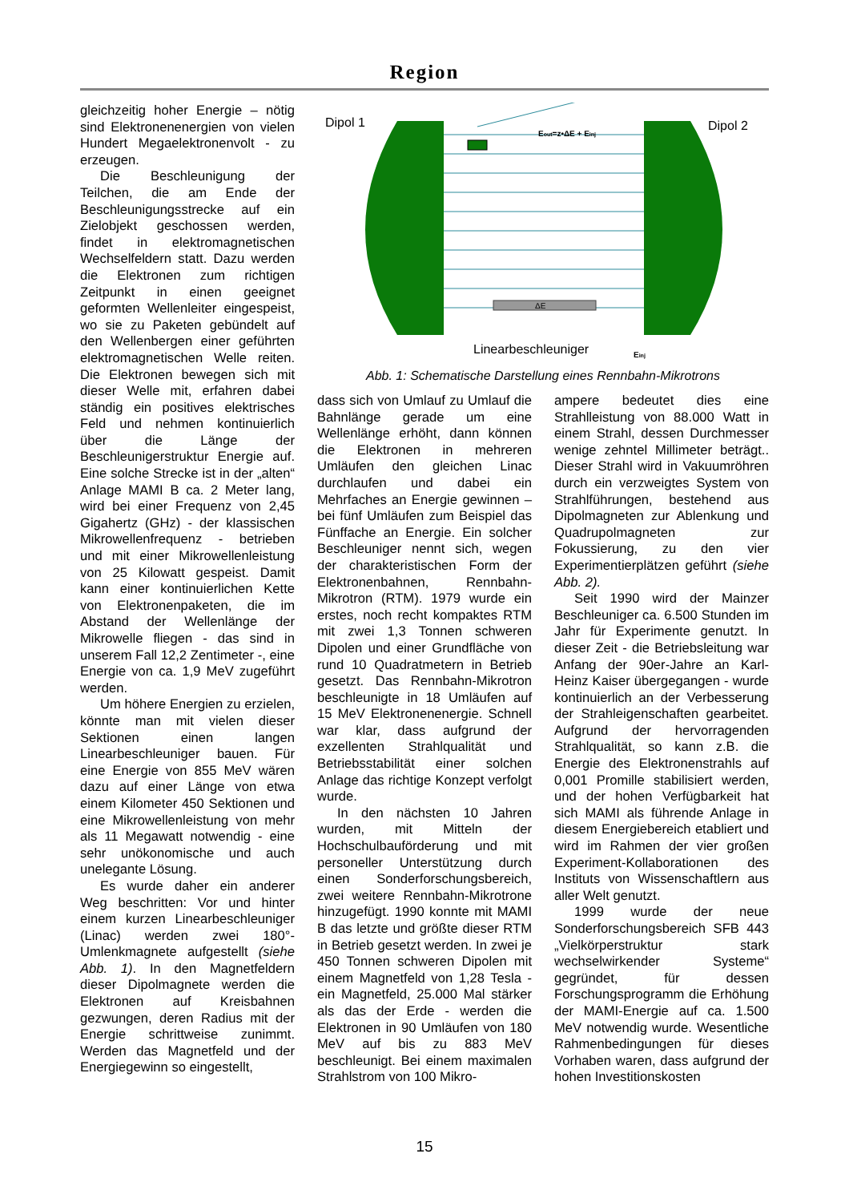Region
gleichzeitig hoher Energie – nötig sind Elektronenenergien von vielen Hundert Megaelektronenvolt - zu erzeugen.
Die Beschleunigung der Teilchen, die am Ende der Beschleunigungsstrecke auf ein Zielobjekt geschossen werden, findet in elektromagnetischen Wechselfeldern statt. Dazu werden die Elektronen zum richtigen Zeitpunkt in einen geeignet geformten Wellenleiter eingespeist, wo sie zu Paketen gebündelt auf den Wellenbergen einer geführten elektromagnetischen Welle reiten. Die Elektronen bewegen sich mit dieser Welle mit, erfahren dabei ständig ein positives elektrisches Feld und nehmen kontinuierlich über die Länge der Beschleunigerstruktur Energie auf. Eine solche Strecke ist in der „alten“ Anlage MAMI B ca. 2 Meter lang, wird bei einer Frequenz von 2,45 Gigahertz (GHz) - der klassischen Mikrowellenfrequenz - betrieben und mit einer Mikrowellenleistung von 25 Kilowatt gespeist. Damit kann einer kontinuierlichen Kette von Elektronenpaketen, die im Abstand der Wellenlänge der Mikrowelle fliegen - das sind in unserem Fall 12,2 Zentimeter -, eine Energie von ca. 1,9 MeV zugeführt werden.
Um höhere Energien zu erzielen, könnte man mit vielen dieser Sektionen einen langen Linearbeschleuniger bauen. Für eine Energie von 855 MeV wären dazu auf einer Länge von etwa einem Kilometer 450 Sektionen und eine Mikrowellenleistung von mehr als 11 Megawatt notwendig - eine sehr unökonomische und auch unelegante Lösung.
Es wurde daher ein anderer Weg beschritten: Vor und hinter einem kurzen Linearbeschleuniger (Linac) werden zwei 180°-Umlenkmagnete aufgestellt (siehe Abb. 1). In den Magnetfeldern dieser Dipolmagnete werden die Elektronen auf Kreisbahnen gezwungen, deren Radius mit der Energie schrittweise zunimmt. Werden das Magnetfeld und der Energiegewinn so eingestellt,
Dipol 1
Dipol 2
ΔE
Eout=z•ΔE + Einj
Linearbeschleuniger
Einj
Abb. 1: Schematische Darstellung eines Rennbahn-Mikrotrons
dass sich von Umlauf zu Umlauf die Bahnlänge gerade um eine Wellenlänge erhöht, dann können die Elektronen in mehreren Umläufen den gleichen Linac durchlaufen und dabei ein Mehrfaches an Energie gewinnen – bei fünf Umläufen zum Beispiel das Fünffache an Energie. Ein solcher Beschleuniger nennt sich, wegen der charakteristischen Form der Elektronenbahnen, Rennbahn-Mikrotron (RTM). 1979 wurde ein erstes, noch recht kompaktes RTM mit zwei 1,3 Tonnen schweren Dipolen und einer Grundfläche von rund 10 Quadratmetern in Betrieb gesetzt. Das Rennbahn-Mikrotron beschleunigte in 18 Umläufen auf 15 MeV Elektronenenergie. Schnell war klar, dass aufgrund der exzellenten Strahlqualität und Betriebsstabilität einer solchen Anlage das richtige Konzept verfolgt wurde.
In den nächsten 10 Jahren wurden, mit Mitteln der Hochschulbauförderung und mit personeller Unterstützung durch einen Sonderforschungsbereich, zwei weitere Rennbahn-Mikrotrone hinzugefügt. 1990 konnte mit MAMI B das letzte und größte dieser RTM in Betrieb gesetzt werden. In zwei je 450 Tonnen schweren Dipolen mit einem Magnetfeld von 1,28 Tesla - ein Magnetfeld, 25.000 Mal stärker als das der Erde - werden die Elektronen in 90 Umläufen von 180 MeV auf bis zu 883 MeV beschleunigt. Bei einem maximalen Strahlstrom von 100 Mikro-
ampere bedeutet dies eine Strahlleistung von 88.000 Watt in einem Strahl, dessen Durchmesser wenige zehntel Millimeter beträgt.. Dieser Strahl wird in Vakuumröhren durch ein verzweigtes System von Strahlführungen, bestehend aus Dipolmagneten zur Ablenkung und Quadrupolmagneten zur Fokussierung, zu den vier Experimentierplätzen geführt (siehe Abb. 2).
Seit 1990 wird der Mainzer Beschleuniger ca. 6.500 Stunden im Jahr für Experimente genutzt. In dieser Zeit - die Betriebsleitung war Anfang der 90er-Jahre an Karl-Heinz Kaiser übergegangen - wurde kontinuierlich an der Verbesserung der Strahleigenschaften gearbeitet. Aufgrund der hervorragenden Strahlqualität, so kann z.B. die Energie des Elektronenstrahls auf 0,001 Promille stabilisiert werden, und der hohen Verfügbarkeit hat sich MAMI als führende Anlage in diesem Energiebereich etabliert und wird im Rahmen der vier großen Experiment-Kollaborationen des Instituts von Wissenschaftlern aus aller Welt genutzt.
1999 wurde der neue Sonderforschungsbereich SFB 443 „Vielkörperstruktur stark wechselwirkender Systeme“ gegründet, für dessen Forschungsprogramm die Erhöhung der MAMI-Energie auf ca. 1.500 MeV notwendig wurde. Wesentliche Rahmenbedingungen für dieses Vorhaben waren, dass aufgrund der hohen Investitionskosten
15